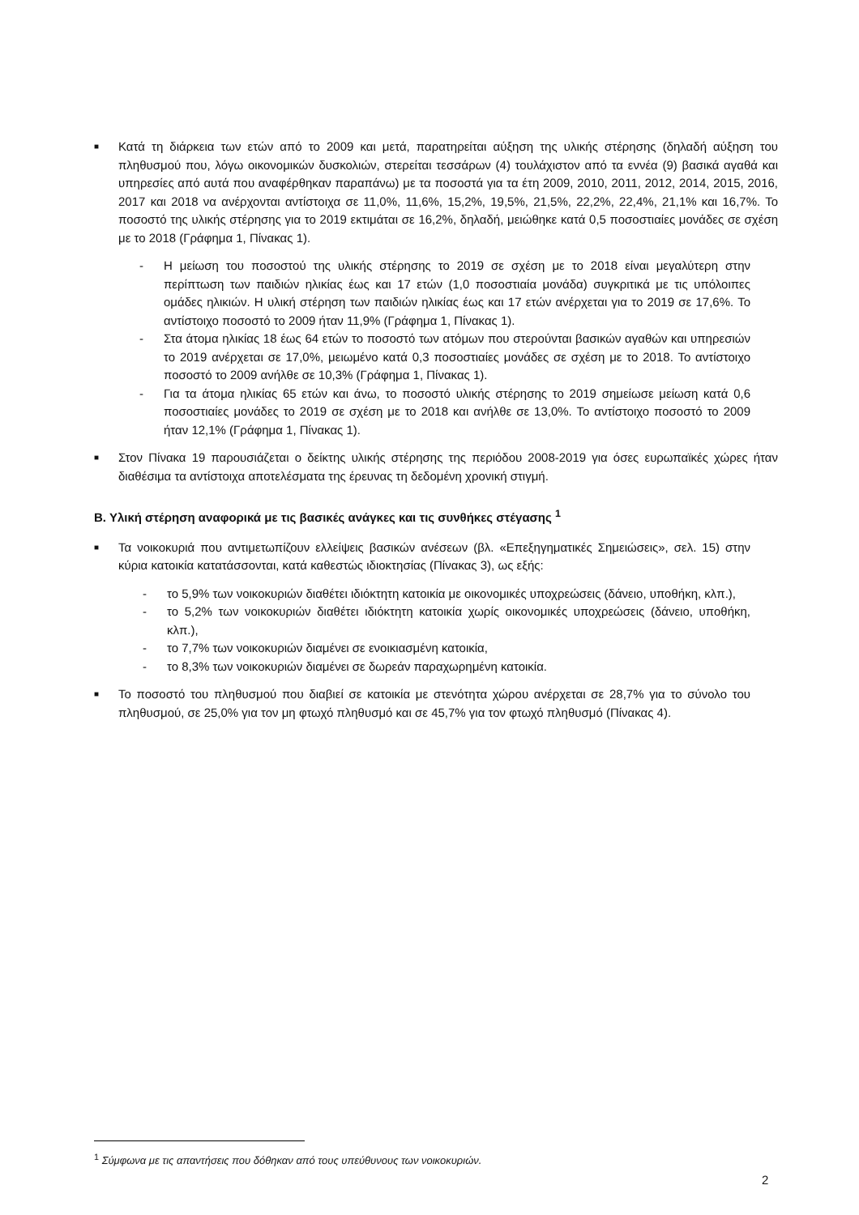■
Κατά τη διάρκεια των ετών από το 2009 και μετά, παρατηρείται αύξηση της υλικής στέρησης (δηλαδή αύξηση του πληθυσμού που, λόγω οικονομικών δυσκολιών, στερείται τεσσάρων (4) τουλάχιστον από τα εννέα (9) βασικά αγαθά και υπηρεσίες από αυτά που αναφέρθηκαν παραπάνω) με τα ποσοστά για τα έτη 2009, 2010, 2011, 2012, 2014, 2015, 2016, 2017 και 2018 να ανέρχονται αντίστοιχα σε 11,0%, 11,6%, 15,2%, 19,5%, 21,5%, 22,2%, 22,4%, 21,1% και 16,7%. Το ποσοστό της υλικής στέρησης για το 2019 εκτιμάται σε 16,2%, δηλαδή, μειώθηκε κατά 0,5 ποσοστιαίες μονάδες σε σχέση με το 2018 (Γράφημα 1, Πίνακας 1).
- Η μείωση του ποσοστού της υλικής στέρησης το 2019 σε σχέση με το 2018 είναι μεγαλύτερη στην περίπτωση των παιδιών ηλικίας έως και 17 ετών (1,0 ποσοστιαία μονάδα) συγκριτικά με τις υπόλοιπες ομάδες ηλικιών. Η υλική στέρηση των παιδιών ηλικίας έως και 17 ετών ανέρχεται για το 2019 σε 17,6%. Το αντίστοιχο ποσοστό το 2009 ήταν 11,9% (Γράφημα 1, Πίνακας 1).
- Στα άτομα ηλικίας 18 έως 64 ετών το ποσοστό των ατόμων που στερούνται βασικών αγαθών και υπηρεσιών το 2019 ανέρχεται σε 17,0%, μειωμένο κατά 0,3 ποσοστιαίες μονάδες σε σχέση με το 2018. Το αντίστοιχο ποσοστό το 2009 ανήλθε σε 10,3% (Γράφημα 1, Πίνακας 1).
- Για τα άτομα ηλικίας 65 ετών και άνω, το ποσοστό υλικής στέρησης το 2019 σημείωσε μείωση κατά 0,6 ποσοστιαίες μονάδες το 2019 σε σχέση με το 2018 και ανήλθε σε 13,0%. Το αντίστοιχο ποσοστό το 2009 ήταν 12,1% (Γράφημα 1, Πίνακας 1).
■
Στον Πίνακα 19 παρουσιάζεται ο δείκτης υλικής στέρησης της περιόδου 2008-2019 για όσες ευρωπαϊκές χώρες ήταν διαθέσιμα τα αντίστοιχα αποτελέσματα της έρευνας τη δεδομένη χρονική στιγμή.
Β. Υλική στέρηση αναφορικά με τις βασικές ανάγκες και τις συνθήκες στέγασης <sup>1</sup>
■
Τα νοικοκυριά που αντιμετωπίζουν ελλείψεις βασικών ανέσεων (βλ. «Επεξηγηματικές Σημειώσεις», σελ. 15) στην κύρια κατοικία κατατάσσονται, κατά καθεστώς ιδιοκτησίας (Πίνακας 3), ως εξής:
- το 5,9% των νοικοκυριών διαθέτει ιδιόκτητη κατοικία με οικονομικές υποχρεώσεις (δάνειο, υποθήκη, κλπ.),
- το 5,2% των νοικοκυριών διαθέτει ιδιόκτητη κατοικία χωρίς οικονομικές υποχρεώσεις (δάνειο, υποθήκη, κλπ.),
- το 7,7% των νοικοκυριών διαμένει σε ενοικιασμένη κατοικία,
- το 8,3% των νοικοκυριών διαμένει σε δωρεάν παραχωρημένη κατοικία.
■
Το ποσοστό του πληθυσμού που διαβιεί σε κατοικία με στενότητα χώρου ανέρχεται σε 28,7% για το σύνολο του πληθυσμού, σε 25,0% για τον μη φτωχό πληθυσμό και σε 45,7% για τον φτωχό πληθυσμό (Πίνακας 4).
<sup>1</sup> Σύμφωνα με τις απαντήσεις που δόθηκαν από τους υπεύθυνους των νοικοκυριών.
2